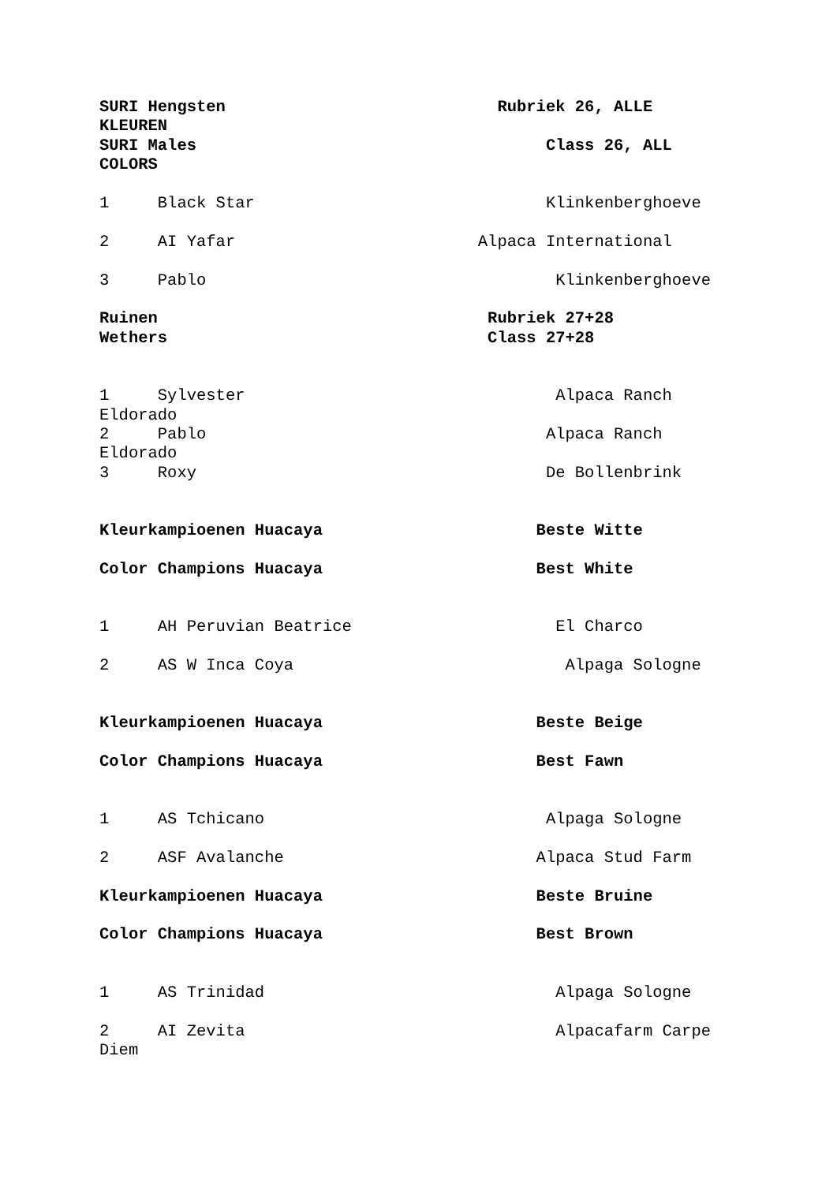SURI Hengsten Rubriek 26, ALLE KLEUREN SURI Males Class 26, ALL COLORS 1 Black Star Klinkenberghoeve 2 AI Yafar Alpaca International 3 Pablo Klinkenberghoeve Ruinen Rubriek 27+28 Wethers Class 27+28 1 Sylvester Alpaca Ranch Eldorado 2 Pablo Alpaca Ranch Eldorado 3 Roxy De Bollenbrink Kleurkampioenen Huacaya Beste Witte Color Champions Huacaya Best White 1 AH Peruvian Beatrice El Charco 2 AS W Inca Coya Alpaga Sologne Kleurkampioenen Huacaya Beste Beige Color Champions Huacaya Best Fawn 1 AS Tchicano Alpaga Sologne 2 ASF Avalanche Alpaca Stud Farm Kleurkampioenen Huacaya Beste Bruine Color Champions Huacaya Best Brown 1 AS Trinidad Alpaga Sologne 2 AI Zevita Alpacafarm Carpe Diem